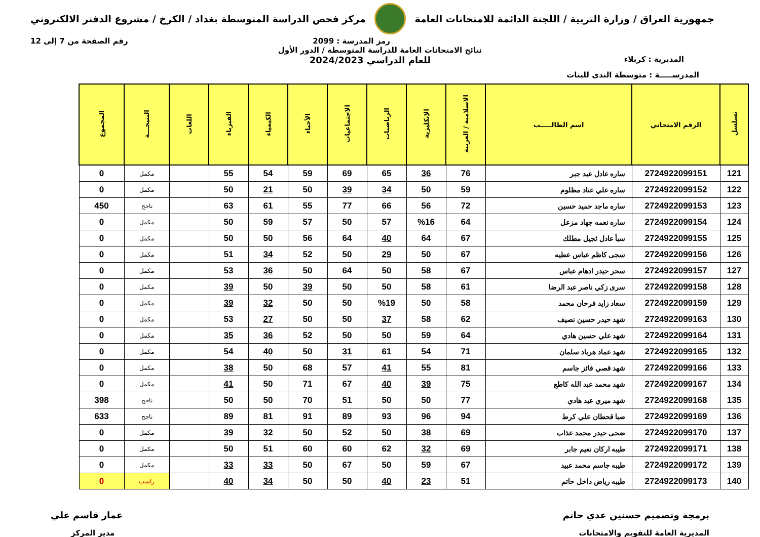جمهورية العراق / وزارة التربية / اللجنة الدائمة للامتحانات العامة
مركز فحص الدراسة المتوسطة بغداد / الكرخ / مشروع الدفتر الالكتروني
رمز المدرسة : 2099 رقم الصفحة من 7 إلى 12
نتائج الامتحانات العامة للدراسة المتوسطة / الدور الأول
المديرية : كربلاء
للعام الدراسي 2024/2023
المدرســـــة : متوسطة الندى للبنات
| تسلسل | الرقم الامتحاني | اسم الطالـــــب | الاسلامية / العربية | الإنكليزية | الرياضيات | الاجتماعيات | الأحياء | الكيمياء | الفيزياء | اللغات | النتيجـــة | المجموع |
| --- | --- | --- | --- | --- | --- | --- | --- | --- | --- | --- | --- | --- |
| 121 | 2724922099151 | ساره عادل عبد جبر | 76 | 36 | 65 | 69 | 59 | 54 | 55 | | مكمل | 0 |
| 122 | 2724922099152 | ساره علي عناد مظلوم | 59 | 50 | 34 | 39 | 50 | 21 | 50 | | مكمل | 0 |
| 123 | 2724922099153 | ساره ماجد حميد حسين | 72 | 56 | 66 | 77 | 55 | 61 | 63 | | ناجح | 450 |
| 124 | 2724922099154 | ساره نعمه جهاد مزعل | 64 | %16 | 57 | 50 | 57 | 59 | 50 | | مكمل | 0 |
| 125 | 2724922099155 | سبأ عادل ثجيل مطلك | 67 | 64 | 40 | 64 | 56 | 50 | 50 | | مكمل | 0 |
| 126 | 2724922099156 | سجى كاظم عباس عطيه | 67 | 50 | 29 | 50 | 52 | 34 | 51 | | مكمل | 0 |
| 127 | 2724922099157 | سحر حيدر ادهام عباس | 67 | 58 | 50 | 64 | 50 | 36 | 53 | | مكمل | 0 |
| 128 | 2724922099158 | سرى زكي ناصر عبد الرضا | 61 | 58 | 50 | 50 | 39 | 50 | 39 | | مكمل | 0 |
| 129 | 2724922099159 | سعاد زايد فرحان محمد | 58 | 50 | %19 | 50 | 50 | 32 | 39 | | مكمل | 0 |
| 130 | 2724922099163 | شهد حيدر حسين نصيف | 62 | 58 | 37 | 50 | 50 | 27 | 53 | | مكمل | 0 |
| 131 | 2724922099164 | شهد علي حسين هادي | 64 | 59 | 50 | 50 | 52 | 36 | 35 | | مكمل | 0 |
| 132 | 2724922099165 | شهد عماد هرباد سلمان | 71 | 54 | 61 | 31 | 50 | 40 | 54 | | مكمل | 0 |
| 133 | 2724922099166 | شهد قصي فائز جاسم | 81 | 55 | 41 | 57 | 68 | 50 | 38 | | مكمل | 0 |
| 134 | 2724922099167 | شهد محمد عبد الله كاطع | 75 | 39 | 40 | 67 | 71 | 50 | 41 | | مكمل | 0 |
| 135 | 2724922099168 | شهد ميري عبد هادي | 77 | 50 | 50 | 51 | 70 | 50 | 50 | | ناجح | 398 |
| 136 | 2724922099169 | صبا قحطان علي كرط | 94 | 96 | 93 | 89 | 91 | 81 | 89 | | ناجح | 633 |
| 137 | 2724922099170 | ضحى حيدر محمد عذاب | 69 | 38 | 50 | 52 | 50 | 32 | 39 | | مكمل | 0 |
| 138 | 2724922099171 | طيبه اركان نعيم جابر | 69 | 32 | 62 | 60 | 60 | 51 | 50 | | مكمل | 0 |
| 139 | 2724922099172 | طيبه جاسم محمد عبيد | 67 | 59 | 50 | 67 | 50 | 33 | 33 | | مكمل | 0 |
| 140 | 2724922099173 | طيبه رياض داخل حاتم | 51 | 23 | 40 | 50 | 50 | 34 | 40 | | راسب | 0 |
برمجة وتصميم حسنين عدي حاتم عمار قاسم علي
المديرية العامة للتقويم والامتحانات
مدير المركز